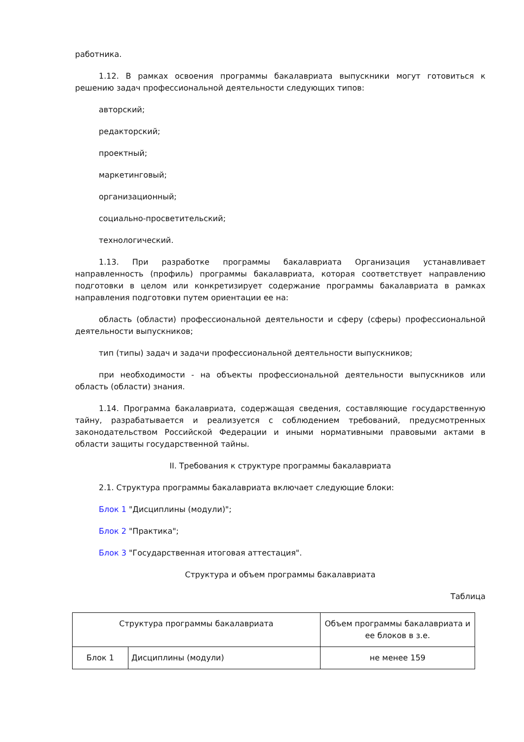работника.
1.12. В рамках освоения программы бакалавриата выпускники могут готовиться к решению задач профессиональной деятельности следующих типов:
авторский;
редакторский;
проектный;
маркетинговый;
организационный;
социально-просветительский;
технологический.
1.13. При разработке программы бакалавриата Организация устанавливает направленность (профиль) программы бакалавриата, которая соответствует направлению подготовки в целом или конкретизирует содержание программы бакалавриата в рамках направления подготовки путем ориентации ее на:
область (области) профессиональной деятельности и сферу (сферы) профессиональной деятельности выпускников;
тип (типы) задач и задачи профессиональной деятельности выпускников;
при необходимости - на объекты профессиональной деятельности выпускников или область (области) знания.
1.14. Программа бакалавриата, содержащая сведения, составляющие государственную тайну, разрабатывается и реализуется с соблюдением требований, предусмотренных законодательством Российской Федерации и иными нормативными правовыми актами в области защиты государственной тайны.
II. Требования к структуре программы бакалавриата
2.1. Структура программы бакалавриата включает следующие блоки:
Блок 1 "Дисциплины (модули)";
Блок 2 "Практика";
Блок 3 "Государственная итоговая аттестация".
Структура и объем программы бакалавриата
Таблица
| Структура программы бакалавриата | | Объем программы бакалавриата и ее блоков в з.е. |
| --- | --- | --- |
| Блок 1 | Дисциплины (модули) | не менее 159 |